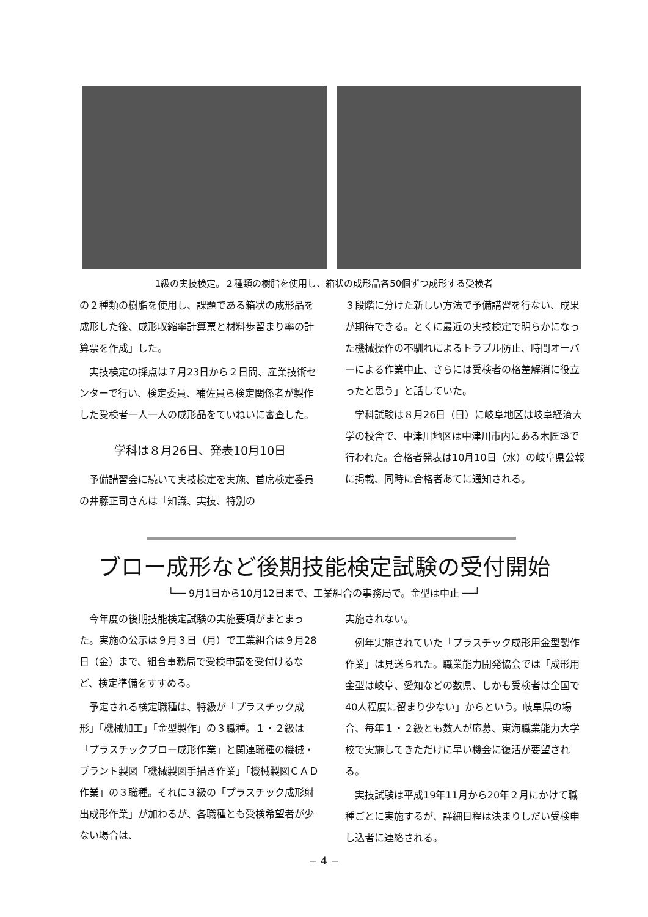1級の実技検定。２種類の樹脂を使用し、箱状の成形品各50個ずつ成形する受検者
の２種類の樹脂を使用し、課題である箱状の成形品を成形した後、成形収縮率計算票と材料歩留まり率の計算票を作成」した。
実技検定の採点は７月23日から２日間、産業技術センターで行い、検定委員、補佐員ら検定関係者が製作した受検者一人一人の成形品をていねいに審査した。
学科は８月26日、発表10月10日
予備講習会に続いて実技検定を実施、首席検定委員の井藤正司さんは「知識、実技、特別の
３段階に分けた新しい方法で予備講習を行ない、成果が期待できる。とくに最近の実技検定で明らかになった機械操作の不馴れによるトラブル防止、時間オーバーによる作業中止、さらには受検者の格差解消に役立ったと思う」と話していた。
学科試験は８月26日（日）に岐阜地区は岐阜経済大学の校舎で、中津川地区は中津川市内にある木匠塾で行われた。合格者発表は10月10日（水）の岐阜県公報に掲載、同時に合格者あてに通知される。
ブロー成形など後期技能検定試験の受付開始
└── 9月1日から10月12日まで、工業組合の事務局で。金型は中止 ──┘
今年度の後期技能検定試験の実施要項がまとまった。実施の公示は９月３日（月）で工業組合は９月28日（金）まで、組合事務局で受検申請を受付けるなど、検定準備をすすめる。
予定される検定職種は、特級が「プラスチック成形」「機械加工」「金型製作」の３職種。１・２級は「プラスチックブロー成形作業」と関連職種の機械・プラント製図「機械製図手描き作業」「機械製図ＣＡＤ作業」の３職種。それに３級の「プラスチック成形射出成形作業」が加わるが、各職種とも受検希望者が少ない場合は、
実施されない。
例年実施されていた「プラスチック成形用金型製作作業」は見送られた。職業能力開発協会では「成形用金型は岐阜、愛知などの数県、しかも受検者は全国で40人程度に留まり少ない」からという。岐阜県の場合、毎年１・２級とも数人が応募、東海職業能力大学校で実施してきただけに早い機会に復活が要望される。
実技試験は平成19年11月から20年２月にかけて職種ごとに実施するが、詳細日程は決まりしだい受検申し込者に連絡される。
− 4 −